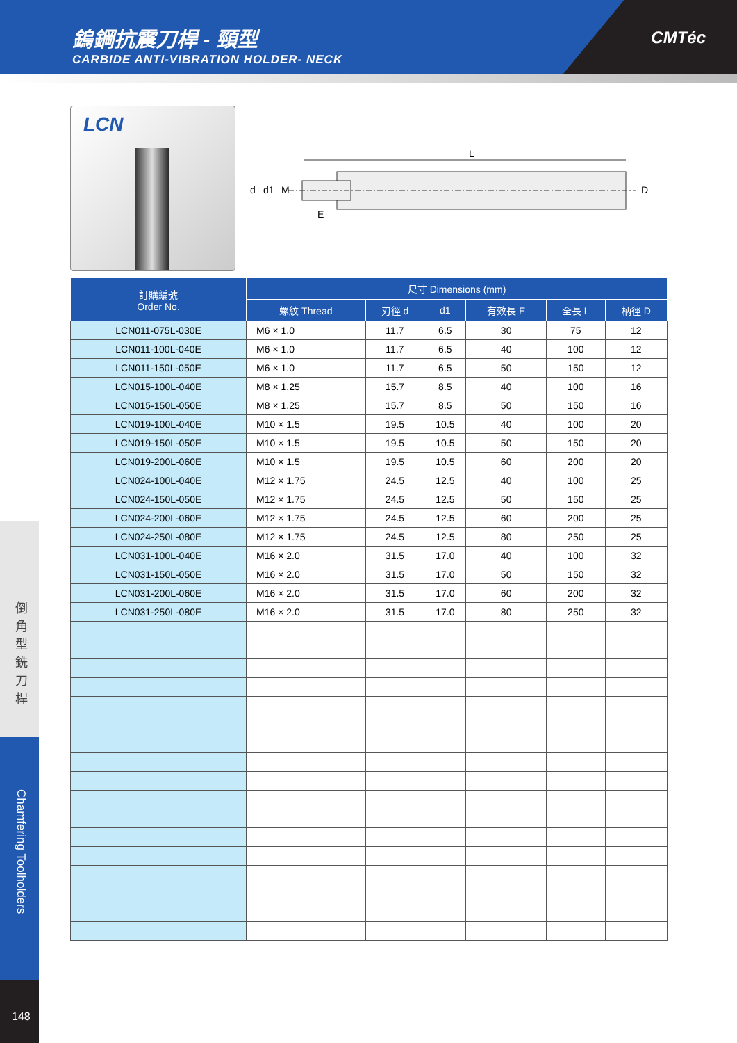鎢鋼抗震刀桿 - 頸型
CARBIDE ANTI-VIBRATION HOLDER- NECK
CMTéc
LCN
L
d
d1
M
D
E
倒 角 型 銑 刀 桿
Chamfering Toolholders
148
| 訂購編號 Order No. | 尺寸 Dimensions (mm) | | | | | |
| --- | --- | --- | --- | --- | --- | --- |
| | 螺紋 Thread | 刃徑 d | d1 | 有效長 E | 全長 L | 柄徑 D |
| LCN011-075L-030E | M6 × 1.0 | 11.7 | 6.5 | 30 | 75 | 12 |
| LCN011-100L-040E | M6 × 1.0 | 11.7 | 6.5 | 40 | 100 | 12 |
| LCN011-150L-050E | M6 × 1.0 | 11.7 | 6.5 | 50 | 150 | 12 |
| LCN015-100L-040E | M8 × 1.25 | 15.7 | 8.5 | 40 | 100 | 16 |
| LCN015-150L-050E | M8 × 1.25 | 15.7 | 8.5 | 50 | 150 | 16 |
| LCN019-100L-040E | M10 × 1.5 | 19.5 | 10.5 | 40 | 100 | 20 |
| LCN019-150L-050E | M10 × 1.5 | 19.5 | 10.5 | 50 | 150 | 20 |
| LCN019-200L-060E | M10 × 1.5 | 19.5 | 10.5 | 60 | 200 | 20 |
| LCN024-100L-040E | M12 × 1.75 | 24.5 | 12.5 | 40 | 100 | 25 |
| LCN024-150L-050E | M12 × 1.75 | 24.5 | 12.5 | 50 | 150 | 25 |
| LCN024-200L-060E | M12 × 1.75 | 24.5 | 12.5 | 60 | 200 | 25 |
| LCN024-250L-080E | M12 × 1.75 | 24.5 | 12.5 | 80 | 250 | 25 |
| LCN031-100L-040E | M16 × 2.0 | 31.5 | 17.0 | 40 | 100 | 32 |
| LCN031-150L-050E | M16 × 2.0 | 31.5 | 17.0 | 50 | 150 | 32 |
| LCN031-200L-060E | M16 × 2.0 | 31.5 | 17.0 | 60 | 200 | 32 |
| LCN031-250L-080E | M16 × 2.0 | 31.5 | 17.0 | 80 | 250 | 32 |